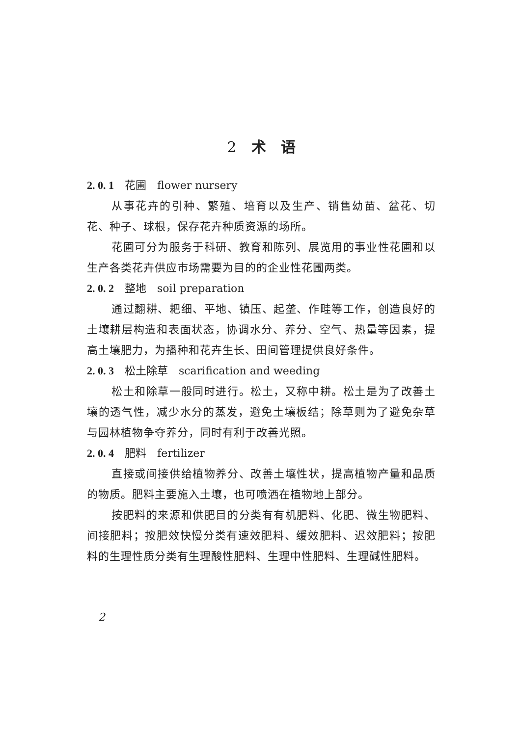2　术　语
2. 0. 1　花圃　flower nursery
从事花卉的引种、繁殖、培育以及生产、销售幼苗、盆花、切花、种子、球根，保存花卉种质资源的场所。
花圃可分为服务于科研、教育和陈列、展览用的事业性花圃和以生产各类花卉供应市场需要为目的的企业性花圃两类。
2. 0. 2　整地　soil preparation
通过翻耕、耙细、平地、镇压、起垄、作畦等工作，创造良好的土壤耕层构造和表面状态，协调水分、养分、空气、热量等因素，提高土壤肥力，为播种和花卉生长、田间管理提供良好条件。
2. 0. 3　松土除草　scarification and weeding
松土和除草一般同时进行。松土，又称中耕。松土是为了改善土壤的透气性，减少水分的蒸发，避免土壤板结；除草则为了避免杂草与园林植物争夺养分，同时有利于改善光照。
2. 0. 4　肥料　fertilizer
直接或间接供给植物养分、改善土壤性状，提高植物产量和品质的物质。肥料主要施入土壤，也可喷洒在植物地上部分。
按肥料的来源和供肥目的分类有有机肥料、化肥、微生物肥料、间接肥料；按肥效快慢分类有速效肥料、缓效肥料、迟效肥料；按肥料的生理性质分类有生理酸性肥料、生理中性肥料、生理碱性肥料。
2